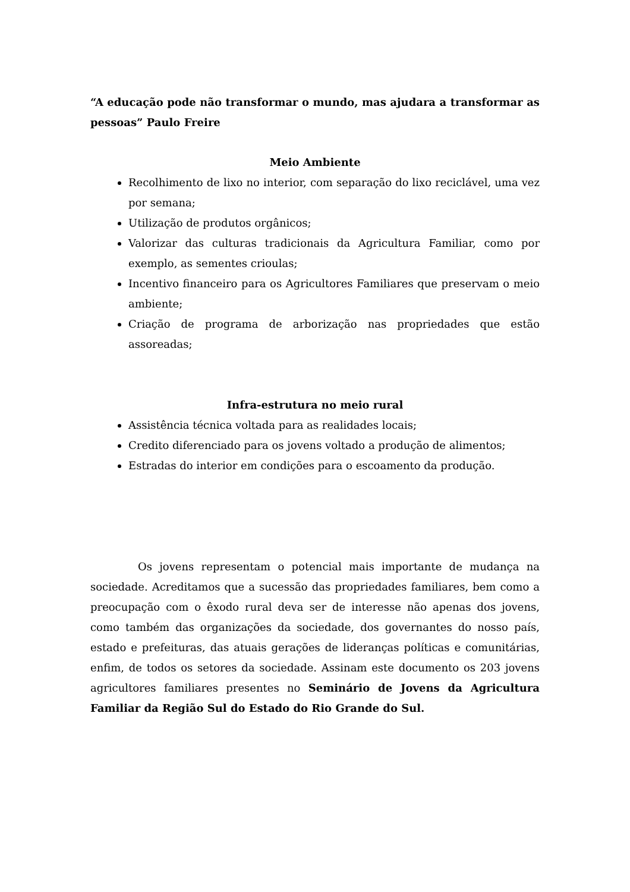“A educação pode não transformar o mundo, mas ajudara a transformar as pessoas” Paulo Freire
Meio Ambiente
Recolhimento de lixo no interior, com separação do lixo reciclável, uma vez por semana;
Utilização de produtos orgânicos;
Valorizar das culturas tradicionais da Agricultura Familiar, como por exemplo, as sementes crioulas;
Incentivo financeiro para os Agricultores Familiares que preservam o meio ambiente;
Criação de programa de arborização nas propriedades que estão assoreadas;
Infra-estrutura no meio rural
Assistência técnica voltada para as realidades locais;
Credito diferenciado para os jovens voltado a produção de alimentos;
Estradas do interior em condições para o escoamento da produção.
Os jovens representam o potencial mais importante de mudança na sociedade. Acreditamos que a sucessão das propriedades familiares, bem como a preocupação com o êxodo rural deva ser de interesse não apenas dos jovens, como também das organizações da sociedade, dos governantes do nosso país, estado e prefeituras, das atuais gerações de lideranças políticas e comunitárias, enfim, de todos os setores da sociedade. Assinam este documento os 203 jovens agricultores familiares presentes no Seminário de Jovens da Agricultura Familiar da Região Sul do Estado do Rio Grande do Sul.